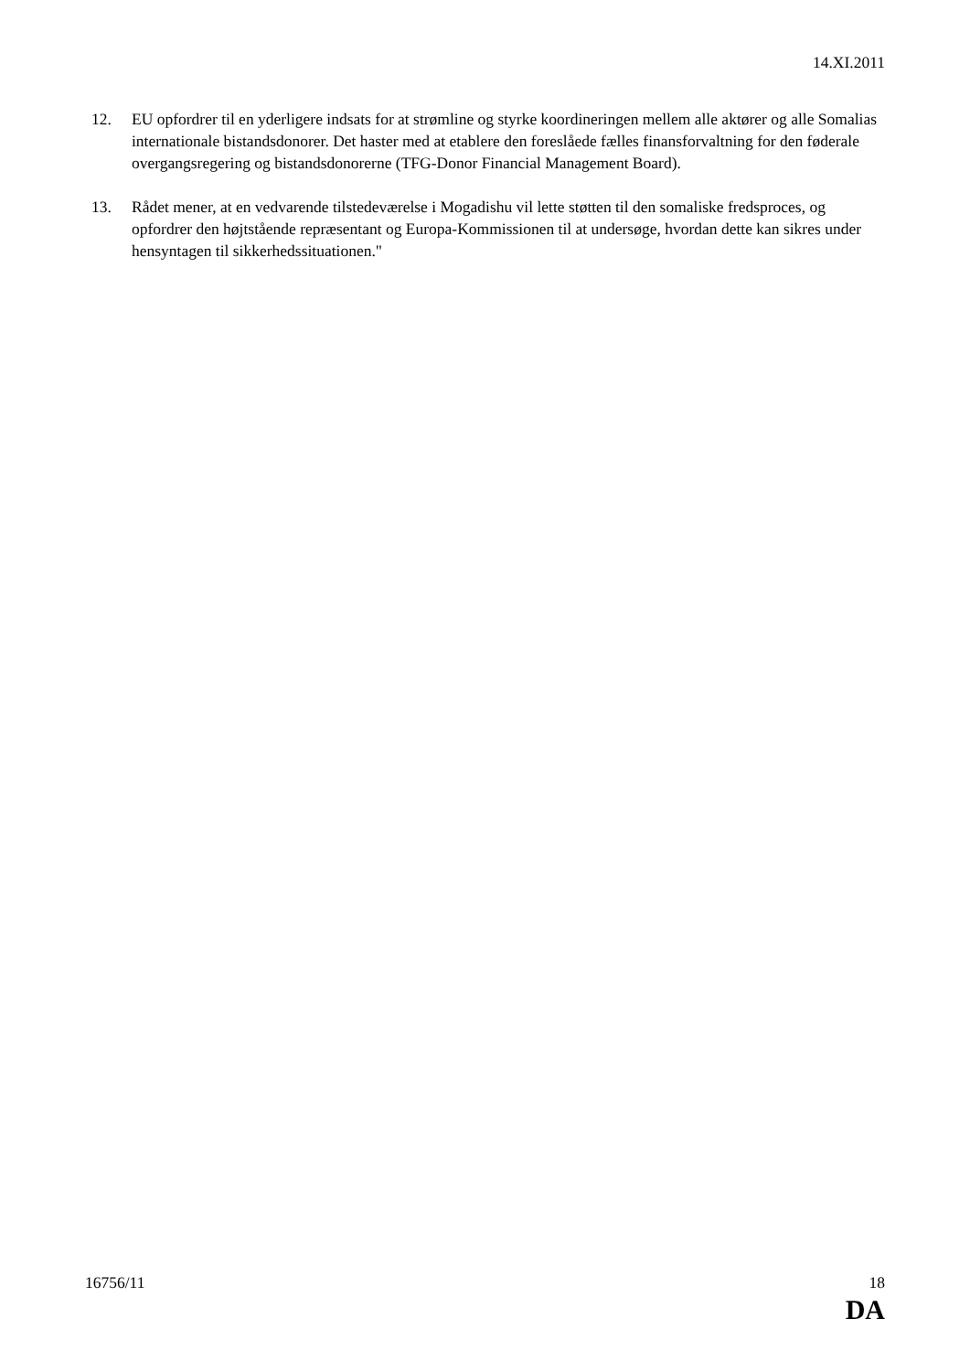14.XI.2011
12. EU opfordrer til en yderligere indsats for at strømline og styrke koordineringen mellem alle aktører og alle Somalias internationale bistandsdonorer. Det haster med at etablere den foreslåede fælles finansforvaltning for den føderale overgangsregering og bistandsdonorerne (TFG-Donor Financial Management Board).
13. Rådet mener, at en vedvarende tilstedeværelse i Mogadishu vil lette støtten til den somaliske fredsproces, og opfordrer den højtstående repræsentant og Europa-Kommissionen til at undersøge, hvordan dette kan sikres under hensyntagen til sikkerhedssituationen."
16756/11 18
DA